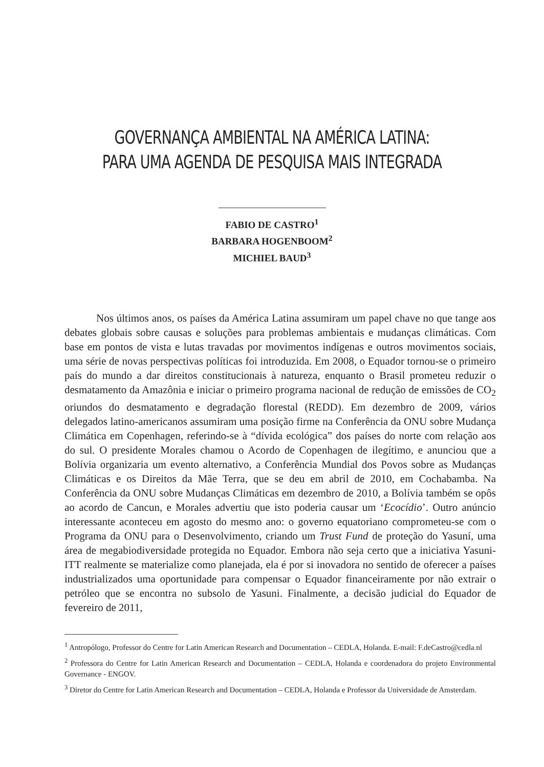GOVERNANÇA AMBIENTAL NA AMÉRICA LATINA:
PARA UMA AGENDA DE PESQUISA MAIS INTEGRADA
FABIO DE CASTRO<sup>1</sup>
BARBARA HOGENBOOM<sup>2</sup>
MICHIEL BAUD<sup>3</sup>
Nos últimos anos, os países da América Latina assumiram um papel chave no que tange aos debates globais sobre causas e soluções para problemas ambientais e mudanças climáticas. Com base em pontos de vista e lutas travadas por movimentos indígenas e outros movimentos sociais, uma série de novas perspectivas políticas foi introduzida. Em 2008, o Equador tornou-se o primeiro país do mundo a dar direitos constitucionais à natureza, enquanto o Brasil prometeu reduzir o desmatamento da Amazônia e iniciar o primeiro programa nacional de redução de emissões de CO<sub>2</sub> oriundos do desmatamento e degradação florestal (REDD). Em dezembro de 2009, vários delegados latino-americanos assumiram uma posição firme na Conferência da ONU sobre Mudança Climática em Copenhagen, referindo-se à “dívida ecológica” dos países do norte com relação aos do sul. O presidente Morales chamou o Acordo de Copenhagen de ilegítimo, e anunciou que a Bolívia organizaria um evento alternativo, a Conferência Mundial dos Povos sobre as Mudanças Climáticas e os Direitos da Mãe Terra, que se deu em abril de 2010, em Cochabamba. Na Conferência da ONU sobre Mudanças Climáticas em dezembro de 2010, a Bolívia também se opôs ao acordo de Cancun, e Morales advertiu que isto poderia causar um ‘Ecocídio’. Outro anúncio interessante aconteceu em agosto do mesmo ano: o governo equatoriano comprometeu-se com o Programa da ONU para o Desenvolvimento, criando um Trust Fund de proteção do Yasuní, uma área de megabiodiversidade protegida no Equador. Embora não seja certo que a iniciativa Yasuni-ITT realmente se materialize como planejada, ela é por si inovadora no sentido de oferecer a países industrializados uma oportunidade para compensar o Equador financeiramente por não extrair o petróleo que se encontra no subsolo de Yasuni. Finalmente, a decisão judicial do Equador de fevereiro de 2011,
<sup>1</sup> Antropólogo, Professor do Centre for Latin American Research and Documentation – CEDLA, Holanda. E-mail: F.deCastro@cedla.nl
<sup>2</sup> Professora do Centre for Latin American Research and Documentation – CEDLA, Holanda e coordenadora do projeto Environmental Governance - ENGOV.
<sup>3</sup> Diretor do Centre for Latin American Research and Documentation – CEDLA, Holanda e Professor da Universidade de Amsterdam.